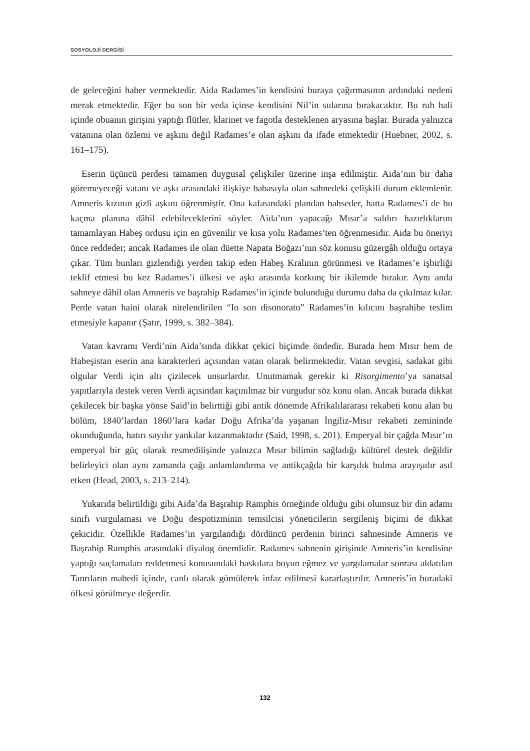SOSYOLOJİ DERGİSİ
de geleceğini haber vermektedir. Aida Radames’in kendisini buraya çağırmasının ardındaki nedeni merak etmektedir. Eğer bu son bir veda içinse kendisini Nil’in sularına bırakacaktır. Bu ruh hali içinde obuanın girişini yaptığı flütler, klarinet ve fagotla desteklenen aryasına başlar. Burada yalnızca vatanına olan özlemi ve aşkını değil Radames’e olan aşkını da ifade etmektedir (Huebner, 2002, s. 161–175).
Eserin üçüncü perdesi tamamen duygusal çelişkiler üzerine inşa edilmiştir. Aida’nın bir daha göremeyeceği vatanı ve aşkı arasındaki ilişkiye babasıyla olan sahnedeki çelişkili durum eklemlenir. Amneris kızının gizli aşkını öğrenmiştir. Ona kafasındaki plandan bahseder, hatta Radames’i de bu kaçma planına dâhil edebileceklerini söyler. Aida’nın yapacağı Mısır’a saldırı hazırlıklarını tamamlayan Habeş ordusu için en güvenilir ve kısa yolu Radames’ten öğrenmesidir. Aida bu öneriyi önce reddeder; ancak Radames ile olan düette Napata Boğazı’nın söz konusu güzergâh olduğu ortaya çıkar. Tüm bunları gizlendiği yerden takip eden Habeş Kralının görünmesi ve Radames’e işbirliği teklif etmesi bu kez Radames’i ülkesi ve aşkı arasında korkunç bir ikilemde bırakır. Aynı anda sahneye dâhil olan Amneris ve başrahip Radames’in içinde bulunduğu durumu daha da çıkılmaz kılar. Perde vatan haini olarak nitelendirilen “Io son disonorato” Radames’in kılıcını başrahibe teslim etmesiyle kapanır (Şatır, 1999, s. 382–384).
Vatan kavramı Verdi’nin Aida’sında dikkat çekici biçimde öndedir. Burada hem Mısır hem de Habeşistan eserin ana karakterleri açısından vatan olarak belirmektedir. Vatan sevgisi, sadakat gibi olgular Verdi için altı çizilecek unsurlardır. Unutmamak gerekir ki Risorgimento’ya sanatsal yapıtlarıyla destek veren Verdi açısından kaçınılmaz bir vurgudur söz konu olan. Ancak burada dikkat çekilecek bir başka yönse Said’in belirttiği gibi antik dönemde Afrikalılararası rekabeti konu alan bu bölüm, 1840’lardan 1860’lara kadar Doğu Afrika’da yaşanan İngiliz-Mısır rekabeti zemininde okunduğunda, hatırı sayılır yankılar kazanmaktadır (Said, 1998, s. 201). Emperyal bir çağda Mısır’ın emperyal bir güç olarak resmedilişinde yalnızca Mısır bilimin sağladığı kültürel destek değildir belirleyici olan aynı zamanda çağı anlamlandırma ve antikçağda bir karşılık bulma arayışıdır asıl etken (Head, 2003, s. 213–214).
Yukarıda belirtildiği gibi Aida’da Başrahip Ramphis örneğinde olduğu gibi olumsuz bir din adamı sınıfı vurgulaması ve Doğu despotizminin temsilcisi yöneticilerin sergileniş biçimi de dikkat çekicidir. Özellikle Radames’in yargılandığı dördüncü perdenin birinci sahnesinde Amneris ve Başrahip Ramphis arasındaki diyalog önemlidir. Radames sahnenin girişinde Amneris’in kendisine yaptığı suçlamaları reddetmesi konusundaki baskılara boyun eğmez ve yargılamalar sonrası aldatılan Tanrıların mabedi içinde, canlı olarak gömülerek infaz edilmesi kararlaştırılır. Amneris’in buradaki öfkesi görülmeye değerdir.
132